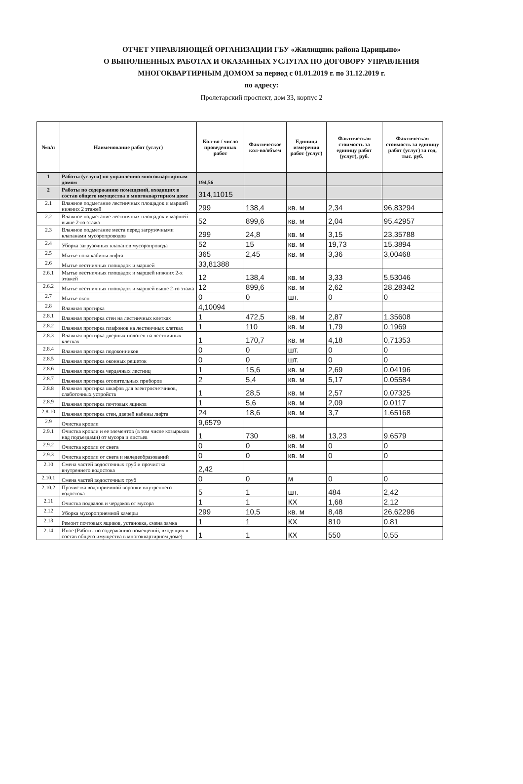ОТЧЕТ УПРАВЛЯЮЩЕЙ ОРГАНИЗАЦИИ ГБУ «Жилищник района Царицыно»
О ВЫПОЛНЕННЫХ РАБОТАХ И ОКАЗАННЫХ УСЛУГАХ ПО ДОГОВОРУ УПРАВЛЕНИЯ
МНОГОКВАРТИРНЫМ ДОМОМ за период с 01.01.2019 г. по 31.12.2019 г.
по адресу:
Пролетарский проспект, дом 33, корпус 2
| №п/п | Наименование работ (услуг) | Кол-во / число проведенных работ | Фактическое кол-во/объем | Единица измерения работ (услуг) | Фактическая стоимость за единицу работ (услуг), руб. | Фактическая стоимость за единицу работ (услуг) за год, тыс. руб. |
| --- | --- | --- | --- | --- | --- | --- |
| 1 | Работы (услуги) по управлению многоквартирным домом | 194,56 | | | | |
| 2 | Работы по содержанию помещений, входящих в состав общего имущества в многоквартирном доме | 314,11015 | | | | |
| 2.1 | Влажное подметание лестничных площадок и маршей нижних 2 этажей | 299 | 138,4 | кв. м | 2,34 | 96,83294 |
| 2.2 | Влажное подметание лестничных площадок и маршей выше 2-го этажа | 52 | 899,6 | кв. м | 2,04 | 95,42957 |
| 2.3 | Влажное подметание места перед загрузочными клапанами мусоропроводов | 299 | 24,8 | кв. м | 3,15 | 23,35788 |
| 2.4 | Уборка загрузочных клапанов мусоропровода | 52 | 15 | кв. м | 19,73 | 15,3894 |
| 2.5 | Мытье пола кабины лифта | 365 | 2,45 | кв. м | 3,36 | 3,00468 |
| 2.6 | Мытье лестничных площадок и маршей | 33,81388 | | | | |
| 2.6.1 | Мытье лестничных площадок и маршей нижних 2-х этажей | 12 | 138,4 | кв. м | 3,33 | 5,53046 |
| 2.6.2 | Мытье лестничных площадок и маршей выше 2-го этажа | 12 | 899,6 | кв. м | 2,62 | 28,28342 |
| 2.7 | Мытье окон | 0 | 0 | шт. | 0 | 0 |
| 2.8 | Влажная протирка | 4,10094 | | | | |
| 2.8.1 | Влажная протирка стен на лестничных клетках | 1 | 472,5 | кв. м | 2,87 | 1,35608 |
| 2.8.2 | Влажная протирка плафонов на лестничных клетках | 1 | 110 | кв. м | 1,79 | 0,1969 |
| 2.8.3 | Влажная протирка дверных полотен на лестничных клетках | 1 | 170,7 | кв. м | 4,18 | 0,71353 |
| 2.8.4 | Влажная протирка подоконников | 0 | 0 | шт. | 0 | 0 |
| 2.8.5 | Влажная протирка оконных решеток | 0 | 0 | шт. | 0 | 0 |
| 2.8.6 | Влажная протирка чердачных лестниц | 1 | 15,6 | кв. м | 2,69 | 0,04196 |
| 2.8.7 | Влажная протирка отопительных приборов | 2 | 5,4 | кв. м | 5,17 | 0,05584 |
| 2.8.8 | Влажная протирка шкафов для электросчетчиков, слаботочных устройств | 1 | 28,5 | кв. м | 2,57 | 0,07325 |
| 2.8.9 | Влажная протирка почтовых ящиков | 1 | 5,6 | кв. м | 2,09 | 0,0117 |
| 2.8.10 | Влажная протирка стен, дверей кабины лифта | 24 | 18,6 | кв. м | 3,7 | 1,65168 |
| 2.9 | Очистка кровли | 9,6579 | | | | |
| 2.9.1 | Очистка кровли и ее элементов (в том числе козырьков над подъездами) от мусора и листьев | 1 | 730 | кв. м | 13,23 | 9,6579 |
| 2.9.2 | Очистка кровли от снега | 0 | 0 | кв. м | 0 | 0 |
| 2.9.3 | Очистка кровли от снега и наледеобразований | 0 | 0 | кв. м | 0 | 0 |
| 2.10 | Смена частей водосточных труб и прочистка внутреннего водостока | 2,42 | | | | |
| 2.10.1 | Смена частей водосточных труб | 0 | 0 | м | 0 | 0 |
| 2.10.2 | Прочистка водоприемной воронки внутреннего водостока | 5 | 1 | шт. | 484 | 2,42 |
| 2.11 | Очистка подвалов и чердаков от мусора | 1 | 1 | КХ | 1,68 | 2,12 |
| 2.12 | Уборка мусороприемной камеры | 299 | 10,5 | кв. м | 8,48 | 26,62296 |
| 2.13 | Ремонт почтовых ящиков, установка, смена замка | 1 | 1 | КХ | 810 | 0,81 |
| 2.14 | Иное (Работы по содержанию помещений, входящих в состав общего имущества в многоквартирном доме) | 1 | 1 | КХ | 550 | 0,55 |